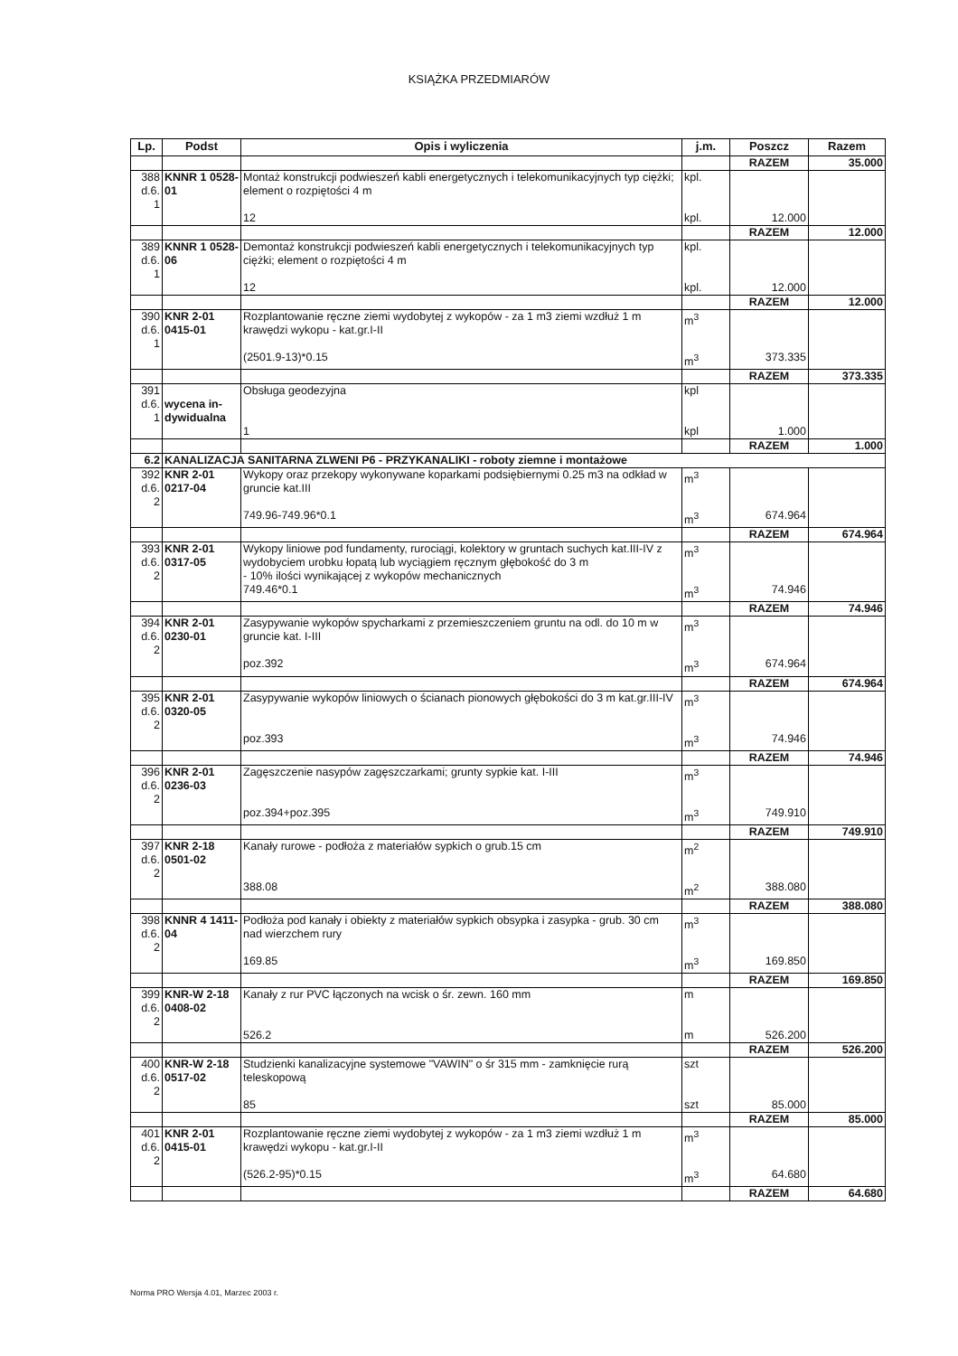KSIĄŻKA PRZEDMIARÓW
| Lp. | Podst | Opis i wyliczenia | j.m. | Poszcz | Razem |
| --- | --- | --- | --- | --- | --- |
| | | | | RAZEM | 35.000 |
| 388 d.6. 1 | KNNR 1 0528-01 | Montaż konstrukcji podwieszeń kabli energetycznych i telekomunikacyjnych typ ciężki; element o rozpiętości 4 m | kpl. | | |
| | | 12 | kpl. | 12.000 | |
| | | | | RAZEM | 12.000 |
| 389 d.6. 1 | KNNR 1 0528-06 | Demontaż konstrukcji podwieszeń kabli energetycznych i telekomunikacyjnych typ ciężki; element o rozpiętości 4 m | kpl. | | |
| | | 12 | kpl. | 12.000 | |
| | | | | RAZEM | 12.000 |
| 390 d.6. 1 | KNR 2-01 0415-01 | Rozplantowanie ręczne ziemi wydobytej z wykopów - za 1 m3 ziemi wzdłuż 1 m krawędzi wykopu - kat.gr.I-II | m<sup>3</sup> | | |
| | | (2501.9-13)*0.15 | m<sup>3</sup> | 373.335 | |
| | | | | RAZEM | 373.335 |
| 391 d.6. 1 | wycena in-dywidualna | Obsługa geodezyjna | kpl | | |
| | | 1 | kpl | 1.000 | |
| | | | | RAZEM | 1.000 |
| 6.2 | KANALIZACJA SANITARNA ZLWENI P6 - PRZYKANALIKI - roboty ziemne i montażowe | | | | |
| 392 d.6. 2 | KNR 2-01 0217-04 | Wykopy oraz przekopy wykonywane koparkami podsiębiernymi 0.25 m3 na odkład w gruncie kat.III | m<sup>3</sup> | | |
| | | 749.96-749.96*0.1 | m<sup>3</sup> | 674.964 | |
| | | | | RAZEM | 674.964 |
| 393 d.6. 2 | KNR 2-01 0317-05 | Wykopy liniowe pod fundamenty, rurociągi, kolektory w gruntach suchych kat.III-IV z wydobyciem urobku łopatą lub wyciągiem ręcznym głębokość do 3 m - 10% ilości wynikającej z wykopów mechanicznych | m<sup>3</sup> | | |
| | | 749.46*0.1 | m<sup>3</sup> | 74.946 | |
| | | | | RAZEM | 74.946 |
| 394 d.6. 2 | KNR 2-01 0230-01 | Zasypywanie wykopów spycharkami z przemieszczeniem gruntu na odl. do 10 m w gruncie kat. I-III | m<sup>3</sup> | | |
| | | poz.392 | m<sup>3</sup> | 674.964 | |
| | | | | RAZEM | 674.964 |
| 395 d.6. 2 | KNR 2-01 0320-05 | Zasypywanie wykopów liniowych o ścianach pionowych głębokości do 3 m kat.gr.III-IV | m<sup>3</sup> | | |
| | | poz.393 | m<sup>3</sup> | 74.946 | |
| | | | | RAZEM | 74.946 |
| 396 d.6. 2 | KNR 2-01 0236-03 | Zagęszczenie nasypów zagęszczarkami; grunty sypkie kat. I-III | m<sup>3</sup> | | |
| | | poz.394+poz.395 | m<sup>3</sup> | 749.910 | |
| | | | | RAZEM | 749.910 |
| 397 d.6. 2 | KNR 2-18 0501-02 | Kanały rurowe - podłoża z materiałów sypkich o grub.15 cm | m<sup>2</sup> | | |
| | | 388.08 | m<sup>2</sup> | 388.080 | |
| | | | | RAZEM | 388.080 |
| 398 d.6. 2 | KNNR 4 1411-04 | Podłoża pod kanały i obiekty z materiałów sypkich obsypka i zasypka - grub. 30 cm nad wierzchem rury | m<sup>3</sup> | | |
| | | 169.85 | m<sup>3</sup> | 169.850 | |
| | | | | RAZEM | 169.850 |
| 399 d.6. 2 | KNR-W 2-18 0408-02 | Kanały z rur PVC łączonych na wcisk o śr. zewn. 160 mm | m | | |
| | | 526.2 | m | 526.200 | |
| | | | | RAZEM | 526.200 |
| 400 d.6. 2 | KNR-W 2-18 0517-02 | Studzienki kanalizacyjne systemowe "VAWIN" o śr 315 mm - zamknięcie rurą teleskopową | szt | | |
| | | 85 | szt | 85.000 | |
| | | | | RAZEM | 85.000 |
| 401 d.6. 2 | KNR 2-01 0415-01 | Rozplantowanie ręczne ziemi wydobytej z wykopów - za 1 m3 ziemi wzdłuż 1 m krawędzi wykopu - kat.gr.I-II | m<sup>3</sup> | | |
| | | (526.2-95)*0.15 | m<sup>3</sup> | 64.680 | |
| | | | | RAZEM | 64.680 |
Norma PRO Wersja 4.01, Marzec 2003 r.